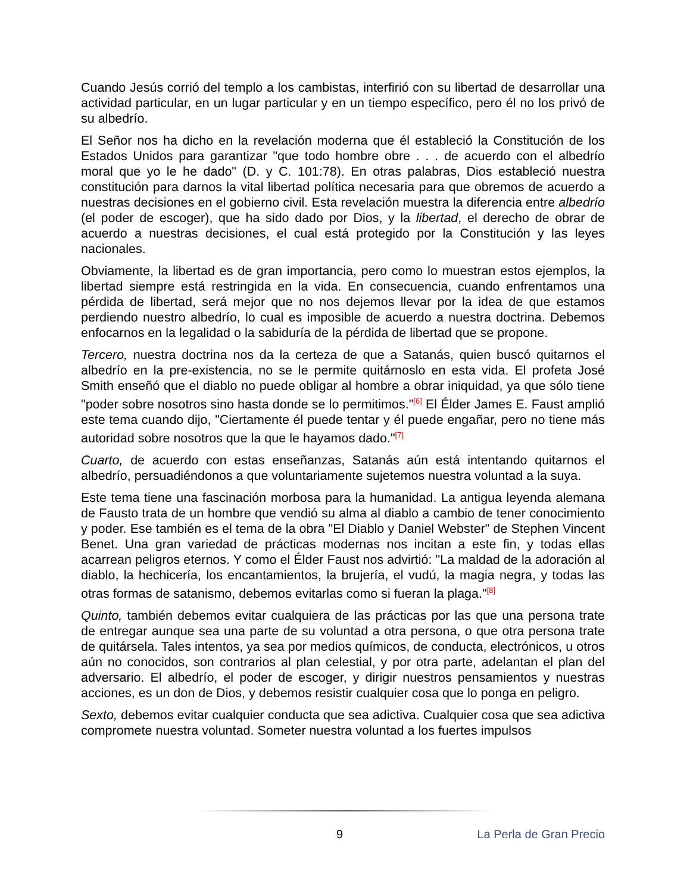Cuando Jesús corrió del templo a los cambistas, interfirió con su libertad de desarrollar una actividad particular, en un lugar particular y en un tiempo específico, pero él no los privó de su albedrío.
El Señor nos ha dicho en la revelación moderna que él estableció la Constitución de los Estados Unidos para garantizar "que todo hombre obre . . . de acuerdo con el albedrío moral que yo le he dado" (D. y C. 101:78). En otras palabras, Dios estableció nuestra constitución para darnos la vital libertad política necesaria para que obremos de acuerdo a nuestras decisiones en el gobierno civil. Esta revelación muestra la diferencia entre albedrío (el poder de escoger), que ha sido dado por Dios, y la libertad, el derecho de obrar de acuerdo a nuestras decisiones, el cual está protegido por la Constitución y las leyes nacionales.
Obviamente, la libertad es de gran importancia, pero como lo muestran estos ejemplos, la libertad siempre está restringida en la vida. En consecuencia, cuando enfrentamos una pérdida de libertad, será mejor que no nos dejemos llevar por la idea de que estamos perdiendo nuestro albedrío, lo cual es imposible de acuerdo a nuestra doctrina. Debemos enfocarnos en la legalidad o la sabiduría de la pérdida de libertad que se propone.
Tercero, nuestra doctrina nos da la certeza de que a Satanás, quien buscó quitarnos el albedrío en la pre-existencia, no se le permite quitárnoslo en esta vida. El profeta José Smith enseñó que el diablo no puede obligar al hombre a obrar iniquidad, ya que sólo tiene "poder sobre nosotros sino hasta donde se lo permitimos."<sup>[6]</sup> El Élder James E. Faust amplió este tema cuando dijo, "Ciertamente él puede tentar y él puede engañar, pero no tiene más autoridad sobre nosotros que la que le hayamos dado."<sup>[7]</sup>
Cuarto, de acuerdo con estas enseñanzas, Satanás aún está intentando quitarnos el albedrío, persuadiéndonos a que voluntariamente sujetemos nuestra voluntad a la suya.
Este tema tiene una fascinación morbosa para la humanidad. La antigua leyenda alemana de Fausto trata de un hombre que vendió su alma al diablo a cambio de tener conocimiento y poder. Ese también es el tema de la obra "El Diablo y Daniel Webster" de Stephen Vincent Benet. Una gran variedad de prácticas modernas nos incitan a este fin, y todas ellas acarrean peligros eternos. Y como el Élder Faust nos advirtió: "La maldad de la adoración al diablo, la hechicería, los encantamientos, la brujería, el vudú, la magia negra, y todas las otras formas de satanismo, debemos evitarlas como si fueran la plaga."<sup>[8]</sup>
Quinto, también debemos evitar cualquiera de las prácticas por las que una persona trate de entregar aunque sea una parte de su voluntad a otra persona, o que otra persona trate de quitársela. Tales intentos, ya sea por medios químicos, de conducta, electrónicos, u otros aún no conocidos, son contrarios al plan celestial, y por otra parte, adelantan el plan del adversario. El albedrío, el poder de escoger, y dirigir nuestros pensamientos y nuestras acciones, es un don de Dios, y debemos resistir cualquier cosa que lo ponga en peligro.
Sexto, debemos evitar cualquier conducta que sea adictiva. Cualquier cosa que sea adictiva compromete nuestra voluntad. Someter nuestra voluntad a los fuertes impulsos
9 La Perla de Gran Precio